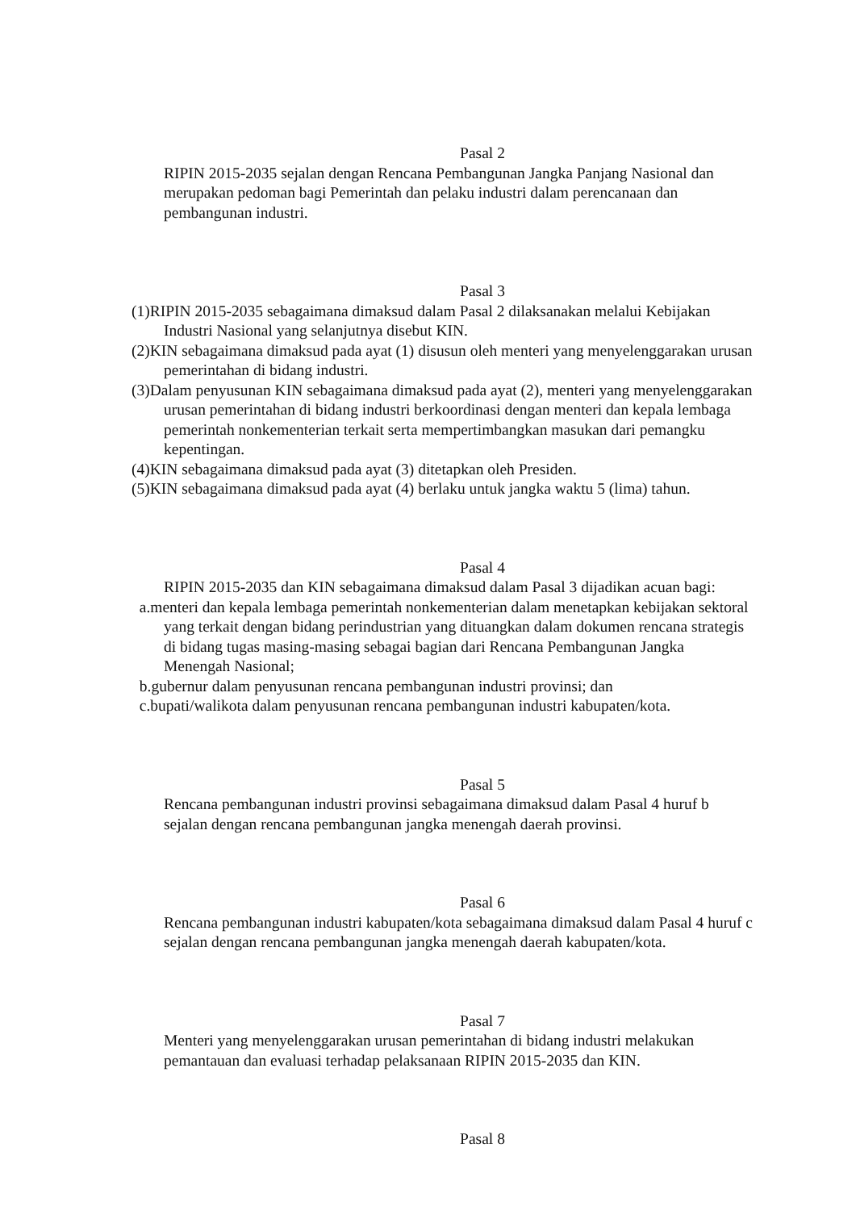Pasal 2
RIPIN 2015-2035 sejalan dengan Rencana Pembangunan Jangka Panjang Nasional dan merupakan pedoman bagi Pemerintah dan pelaku industri dalam perencanaan dan pembangunan industri.
Pasal 3
(1)RIPIN 2015-2035 sebagaimana dimaksud dalam Pasal 2 dilaksanakan melalui Kebijakan Industri Nasional yang selanjutnya disebut KIN.
(2)KIN sebagaimana dimaksud pada ayat (1) disusun oleh menteri yang menyelenggarakan urusan pemerintahan di bidang industri.
(3)Dalam penyusunan KIN sebagaimana dimaksud pada ayat (2), menteri yang menyelenggarakan urusan pemerintahan di bidang industri berkoordinasi dengan menteri dan kepala lembaga pemerintah nonkementerian terkait serta mempertimbangkan masukan dari pemangku kepentingan.
(4)KIN sebagaimana dimaksud pada ayat (3) ditetapkan oleh Presiden.
(5)KIN sebagaimana dimaksud pada ayat (4) berlaku untuk jangka waktu 5 (lima) tahun.
Pasal 4
RIPIN 2015-2035 dan KIN sebagaimana dimaksud dalam Pasal 3 dijadikan acuan bagi:
a.menteri dan kepala lembaga pemerintah nonkementerian dalam menetapkan kebijakan sektoral yang terkait dengan bidang perindustrian yang dituangkan dalam dokumen rencana strategis di bidang tugas masing-masing sebagai bagian dari Rencana Pembangunan Jangka Menengah Nasional;
b.gubernur dalam penyusunan rencana pembangunan industri provinsi; dan
c.bupati/walikota dalam penyusunan rencana pembangunan industri kabupaten/kota.
Pasal 5
Rencana pembangunan industri provinsi sebagaimana dimaksud dalam Pasal 4 huruf b sejalan dengan rencana pembangunan jangka menengah daerah provinsi.
Pasal 6
Rencana pembangunan industri kabupaten/kota sebagaimana dimaksud dalam Pasal 4 huruf c sejalan dengan rencana pembangunan jangka menengah daerah kabupaten/kota.
Pasal 7
Menteri yang menyelenggarakan urusan pemerintahan di bidang industri melakukan pemantauan dan evaluasi terhadap pelaksanaan RIPIN 2015-2035 dan KIN.
Pasal 8